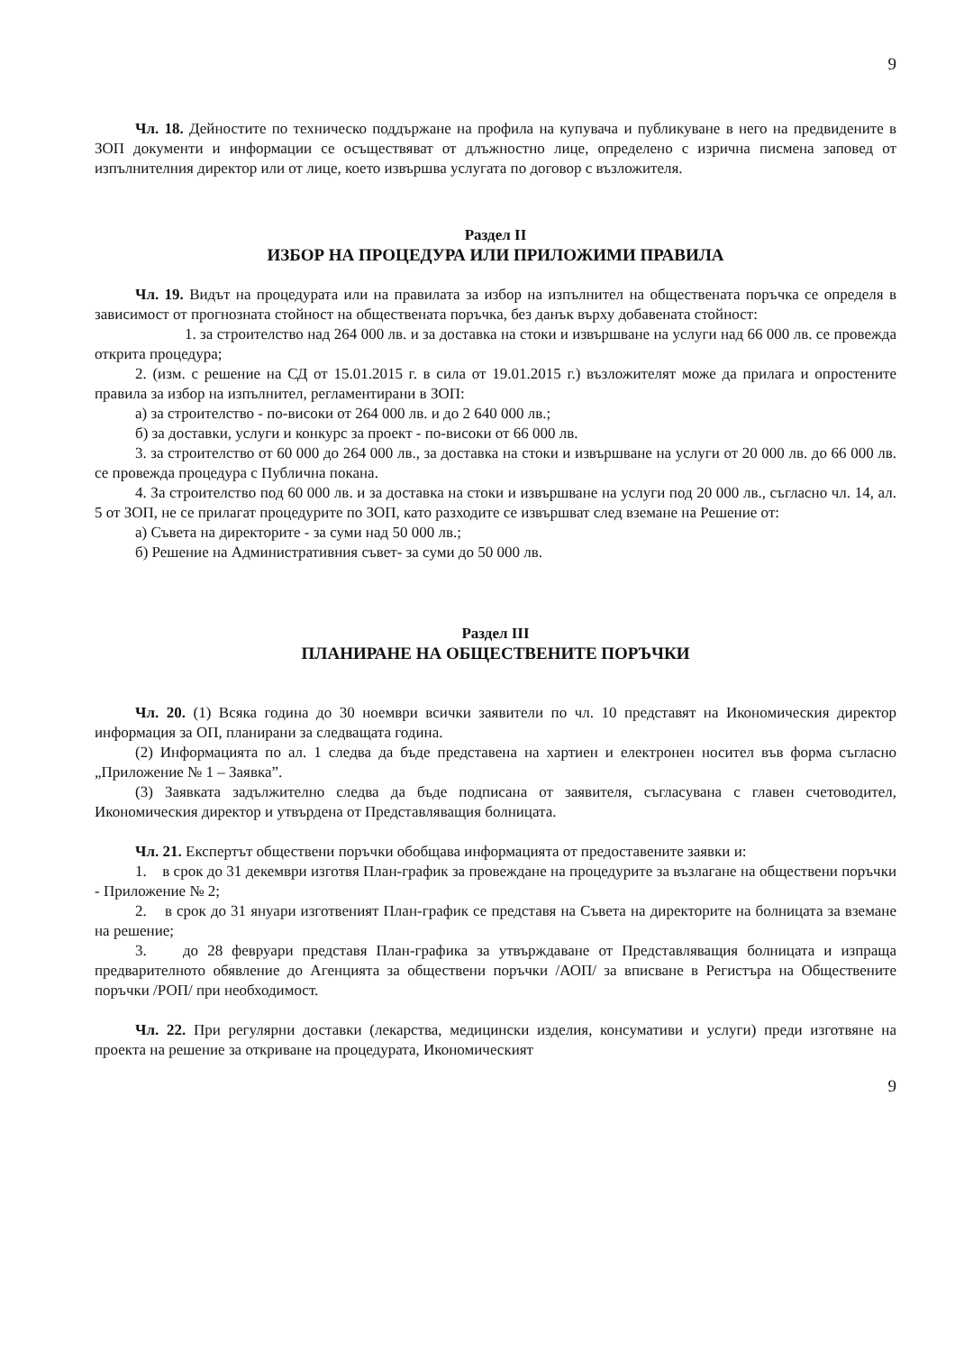9
Чл. 18. Дейностите по техническо поддържане на профила на купувача и публикуване в него на предвидените в ЗОП документи и информации се осъществяват от длъжностно лице, определено с изрична писмена заповед от изпълнителния директор или от лице, което извършва услугата по договор с възложителя.
Раздел II
ИЗБОР НА ПРОЦЕДУРА ИЛИ ПРИЛОЖИМИ ПРАВИЛА
Чл. 19. Видът на процедурата или на правилата за избор на изпълнител на обществената поръчка се определя в зависимост от прогнозната стойност на обществената поръчка, без данък върху добавената стойност:
1. за строителство над 264 000 лв. и за доставка на стоки и извършване на услуги над 66 000 лв. се провежда открита процедура;
2. (изм. с решение на СД от 15.01.2015 г. в сила от 19.01.2015 г.) възложителят може да прилага и опростените правила за избор на изпълнител, регламентирани в ЗОП:
а) за строителство - по-високи от 264 000 лв. и до 2 640 000 лв.;
б) за доставки, услуги и конкурс за проект - по-високи от 66 000 лв.
3. за строителство от 60 000 до 264 000 лв., за доставка на стоки и извършване на услуги от 20 000 лв. до 66 000 лв. се провежда процедура с Публична покана.
4. За строителство под 60 000 лв. и за доставка на стоки и извършване на услуги под 20 000 лв., съгласно чл. 14, ал. 5 от ЗОП, не се прилагат процедурите по ЗОП, като разходите се извършват след вземане на Решение от:
а) Съвета на директорите - за суми над 50 000 лв.;
б) Решение на Административния съвет- за суми до 50 000 лв.
Раздел III
ПЛАНИРАНЕ НА ОБЩЕСТВЕНИТЕ ПОРЪЧКИ
Чл. 20. (1) Всяка година до 30 ноември всички заявители по чл. 10 представят на Икономическия директор информация за ОП, планирани за следващата година.
(2) Информацията по ал. 1 следва да бъде представена на хартиен и електронен носител във форма съгласно „Приложение № 1 – Заявка”.
(3) Заявката задължително следва да бъде подписана от заявителя, съгласувана с главен счетоводител, Икономическия директор и утвърдена от Представляващия болницата.
Чл. 21. Експертът обществени поръчки обобщава информацията от предоставените заявки и:
1. в срок до 31 декември изготвя План-график за провеждане на процедурите за възлагане на обществени поръчки - Приложение № 2;
2. в срок до 31 януари изготвеният План-график се представя на Съвета на директорите на болницата за вземане на решение;
3. до 28 февруари представя План-графика за утвърждаване от Представляващия болницата и изпраща предварителното обявление до Агенцията за обществени поръчки /АОП/ за вписване в Регистъра на Обществените поръчки /РОП/ при необходимост.
Чл. 22. При регулярни доставки (лекарства, медицински изделия, консумативи и услуги) преди изготвяне на проекта на решение за откриване на процедурата, Икономическият
9